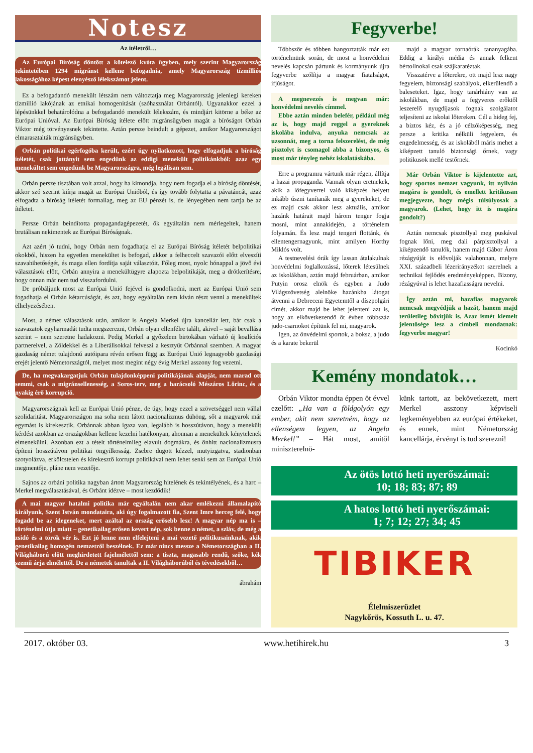Notesz
Az ítéletről…
Az Európai Bíróság döntött a kötelező kvóta ügyben, mely szerint Magyarország tekintetében 1294 migránst kellene befogadnia, amely Magyarország tízmilliós lakosságához képest elenyésző lélekszámot jelent.
Ez a befogadandó menekült létszám nem változtatja meg Magyarország jelenlegi kereken tízmillió lakójának az etnikai homogenitását (szóhasználat Orbántól). Ugyanakkor ezzel a lépésünkkel behatárolódna a befogadandó menekült lélekszám, és mindjárt kitörne a béke az Európai Unióval. Az Európai Bíróság ítélete előtt migránsügyben magát a bíróságot Orbán Viktor még törvényesnek tekintette. Aztán persze beindult a gépezet, amikor Magyarországot elmarasztalták migránsügyben.
Orbán politikai egérfogóba került, ezért úgy nyilatkozott, hogy elfogadjuk a bíróság ítéletét, csak jottányit sem engedünk az eddigi menekült politikánkból: azaz egy menekültet sem engedünk be Magyarországra, még legálisan sem.
Orbán persze tisztában volt azzal, hogy ha kimondja, hogy nem fogadja el a bíróság döntését, akkor szó szerint kiírja magát az Európai Unióból, és így tovább folytatta a pávatáncát, azaz elfogadta a bíróság ítéletét formailag, meg az EU pénzét is, de lényegében nem tartja be az ítéletet.
Persze Orbán beindította propagandagépezetét, ők egyáltalán nem mérlegeltek, hanem brutálisan nekimentek az Európai Bíróságnak.
Azt azért jó tudni, hogy Orbán nem fogadhatja el az Európai Bíróság ítéletét belpolitikai okokból, hiszen ha egyetlen menekültet is befogad, akkor a felheccelt szavazói előtt elveszíti szavahihetőségét, és maga ellen fordítja saját választóit. Főleg most, nyolc hónappal a jövő évi választások előtt, Orbán annyira a menekültügyre alapozta belpolitikáját, meg a drótkerítésre, hogy onnan már nem tud visszafordulni.
De próbáljunk most az Európai Unió fejével is gondolkodni, mert az Európai Unió sem fogadhatja el Orbán kétarcúságát, és azt, hogy egyáltalán nem kíván részt venni a menekültek elhelyezésében.
Most, a német választások után, amikor is Angela Merkel újra kancellár lett, bár csak a szavazatok egyharmadát tudta megszerezni, Orbán olyan ellenfélre talált, akivel – saját bevallása szerint – nem szeretne hadakozni. Pedig Merkel a győzelem birtokában várható új koalíciós partnereivel, a Zöldekkel és a Liberálisokkal felveszi a kesztyűt Orbánnal szemben. A magyar gazdaság német tulajdonú autóipara révén erősen függ az Európai Unió legnagyobb gazdasági erejét jelentő Németországtól, melyet most megint négy évig Merkel asszony fog vezetni.
De, ha megvakargatjuk Orbán tulajdonképpeni politikájának alapját, nem marad ott semmi, csak a migránsellenesség, a Soros-terv, meg a harácsoló Mészáros Lőrinc, és a nyakig érő korrupció.
Magyarországnak kell az Európai Unió pénze, de úgy, hogy ezzel a szövetséggel nem vállal szolidaritást. Magyarországon ma soha nem látott nacionalizmus dühöng, sőt a magyarok már egymást is kirekesztik. Orbánnak abban igaza van, legalább is hosszútávon, hogy a menekült kérdést azokban az országokban kellene kezelni hatékonyan, ahonnan a menekültek kénytelenek elmenekülni. Azonban ezt a tételt történelmileg elavult dogmákra, és önhitt nacionalizmusra építeni hosszútávon politikai öngyilkosság. Zsebre dugott kézzel, mutyizgatva, stadionban szotyolázva, erkölcstelen és kirekesztő korrupt politikával nem lehet senki sem az Európai Unió megmentője, pláne nem vezetője.
Sajnos az orbáni politika nagyban ártott Magyarország hitelének és tekintélyének, és a harc – Merkel megválasztásával, és Orbánt idézve – most kezdődik!
A mai magyar hatalmi politika már egyáltalán nem akar emlékezni államalapító királyunk, Szent István mondataira, aki úgy fogalmazott fia, Szent Imre herceg felé, hogy fogadd be az idegeneket, mert azáltal az ország erősebb lesz! A magyar nép ma is – történelmi útja miatt – genetikailag erősen kevert nép, sok benne a német, a szláv, de még a zsidó és a török vér is. Ezt jó lenne nem elfelejteni a mai vezető politikusainknak, akik genetikailag homogén nemzetről beszélnek. Ez már nincs messze a Németországban a II. Világháború előtt meghirdetett fajelmélettől sem: a tiszta, magasabb rendű, szőke, kék szemű árja elmélettől. De a németek tanultak a II. Világháborúból és tévedésekből…
ábrahám
Fegyverbe!
Többször és többen hangoztatták már ezt történelmünk során, de most a honvédelmi nevelés kapcsán pártunk és kormányunk újra fegyverbe szólítja a magyar fiatalságot, ifjúságot.
A megnevezés is megvan már: honvédelmi nevelés címmel.
Ebbe aztán minden belefér, például még az is, hogy majd reggel a gyereknek iskolába indulva, anyuka nemcsak az uzsonnát, meg a torna felszerelést, de még pisztolyt is csomagol abba a bizonyos, és most már tényleg nehéz iskolatáskába.
Erre a programra vártunk már régen, állítja a hazai propaganda. Vannak olyan eretnekek, akik a lőfegyverrel való kiképzés helyett inkább úszni tanítanák meg a gyerekeket, de ez majd csak akkor lesz aktuális, amikor hazánk határait majd három tenger fogja mosni, mint annakidején, a történelem folyamán. És lesz majd tengeri flottánk, és ellentengernagyunk, mint amilyen Horthy Miklós volt.
A testnevelési órák így lassan átalakulnak honvédelmi foglalkozássá, lőterek létesülnek az iskolákban, aztán majd februárban, amikor Putyin orosz elnök és egyben a Judo Világszövetség alelnöke hazánkba látogat átvenni a Debreceni Egyetemtől a díszpolgári címét, akkor majd be lehet jelenteni azt is, hogy az elkövetkezendő öt évben többszáz judo-csarnokot építünk fel mi, magyarok.
Igen, az önvédelmi sportok, a boksz, a judo és a karate bekerül
majd a magyar tornaórák tananyagába. Eddig a királyi média és annak felkent bértollnokai csak szájkaratéztak.
Visszatérve a lőterekre, ott majd lesz nagy fegyelem, biztonsági szabályok, elkerülendő a baleseteket. Igaz, hogy tanárhiány van az iskolákban, de majd a fegyveres erőktől leszerelő nyugdíjasok fognak szolgálatot teljesíteni az iskolai lőtereken. Cél a hideg fej, a biztos kéz, és a jó célzóképesség, meg persze a kritika nélküli fegyelem, és engedelmesség, és az iskolából máris mehet a kiképzett tanuló biztonsági őrnek, vagy politikusok mellé testőrnek.
Már Orbán Viktor is kijelentette azt, hogy sportos nemzet vagyunk, itt nyilván magára is gondolt, és emellett kritikusan megjegyezte, hogy mégis túlsúlyosak a magyarok. (Lehet, hogy itt is magára gondolt?)
Aztán nemcsak pisztollyal meg puskával fognak lőni, meg dali párpisztollyal a kiképzendő tanulók, hanem majd Gábor Áron rézágyúját is elővolják valahonnan, melyre XXI. századbeli lézerirányzékot szerelnek a technikai fejlődés eredményeképpen. Bizony, rézágyúval is lehet hazafiasságra nevelni.
Így aztán mi, hazafias magyarok nemcsak megvédjük a hazát, hanem majd területileg bővítjük is. Azaz ismét kiemelt jelentősége lesz a címbeli mondatnak: fegyverbe magyar!
Kocinkó
Kemény mondatok…
Orbán Viktor mondta éppen öt évvel ezelőtt: „Ha van a földgolyón egy ember, akit nem szeretném, hogy az ellenségem legyen, az Angela Merkel!” – Hát most, amitől miniszterelnö-
künk tartott, az bekövetkezett, mert Merkel asszony képviseli legkeményebben az európai értékeket, és ennek, mint Németország kancellárja, érvényt is tud szerezni!
Az ötös lottó heti nyerőszámai:
10; 18; 83; 87; 89
A hatos lottó heti nyerőszámai:
1; 7; 12; 27; 34; 45
TIBIKER
Élelmiszerüzlet
Nagykőrös, Kossuth L. u. 47.
2017. október 03. www.hetihirek.hu 3